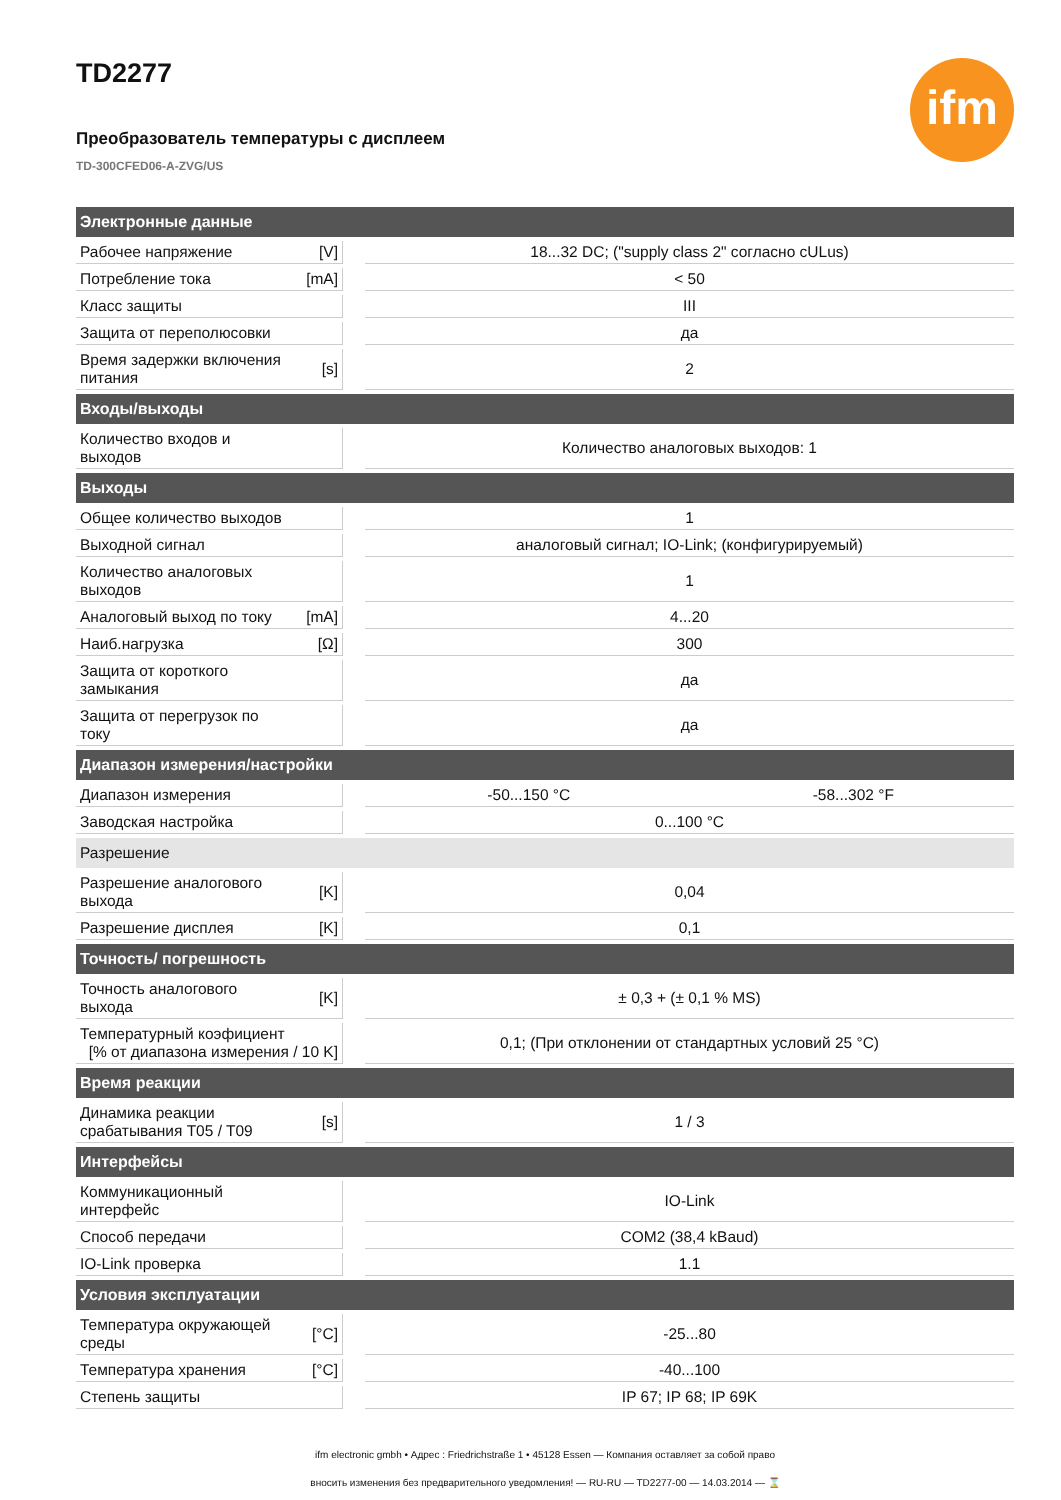ifm
TD2277
Преобразователь температуры с дисплеем
TD-300CFED06-A-ZVG/US
| Электронные данные | | | | |
| Рабочее напряжение | [V] | | 18...32 DC; ("supply class 2" согласно cULus) | |
| Потребление тока | [mA] | | < 50 | |
| Класс защиты | | | III | |
| Защита от переполюсовки | | | да | |
| Время задержки включения питания | [s] | | 2 | |
| Входы/выходы | | | | |
| Количество входов и выходов | | | Количество аналоговых выходов: 1 | |
| Выходы | | | | |
| Общее количество выходов | | | 1 | |
| Выходной сигнал | | | аналоговый сигнал; IO-Link; (конфигурируемый) | |
| Количество аналоговых выходов | | | 1 | |
| Аналоговый выход по току | [mA] | | 4...20 | |
| Наиб.нагрузка | [Ω] | | 300 | |
| Защита от короткого замыкания | | | да | |
| Защита от перегрузок по току | | | да | |
| Диапазон измерения/настройки | | | | |
| Диапазон измерения | | | -50...150 °C | -58...302 °F |
| Заводская настройка | | | 0...100 °C | |
| Разрешение | | | | |
| Разрешение аналогового выхода | [K] | | 0,04 | |
| Разрешение дисплея | [K] | | 0,1 | |
| Точность/ погрешность | | | | |
| Точность аналогового выхода | [K] | | ± 0,3 + (± 0,1 % MS) | |
| Температурный коэфициент [% от диапазона измерения / 10 K] | | | 0,1; (При отклонении от стандартных условий 25 °C) | |
| Время реакции | | | | |
| Динамика реакции срабатывания T05 / T09 | [s] | | 1 / 3 | |
| Интерфейсы | | | | |
| Коммуникационный интерфейс | | | IO-Link | |
| Способ передачи | | | COM2 (38,4 kBaud) | |
| IO-Link проверка | | | 1.1 | |
| Условия эксплуатации | | | | |
| Температура окружающей среды | [°C] | | -25...80 | |
| Температура хранения | [°C] | | -40...100 | |
| Степень защиты | | | IP 67; IP 68; IP 69K | |
ifm electronic gmbh • Адрес : Friedrichstraße 1 • 45128 Essen — Компания оставляет за собой право
вносить изменения без предварительного уведомления! — RU-RU — TD2277-00 — 14.03.2014 — ⌛